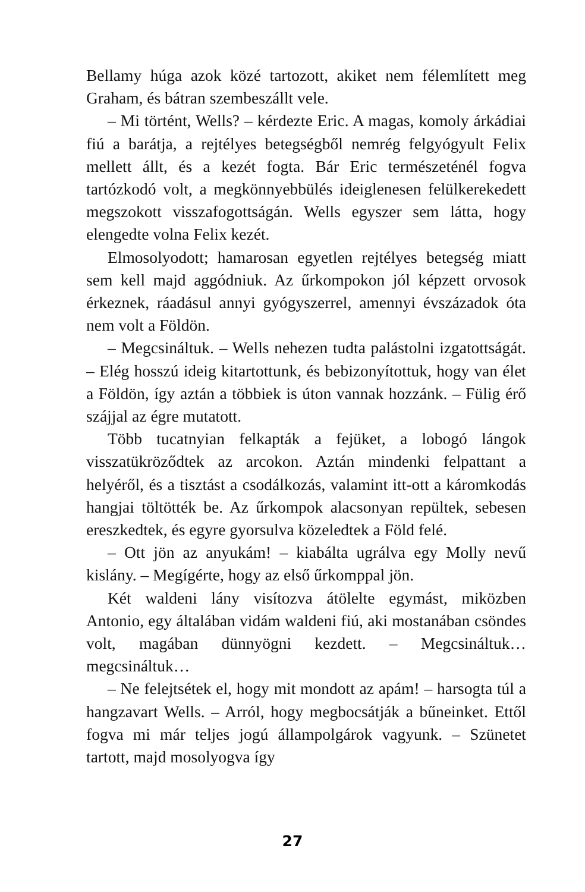Bellamy húga azok közé tartozott, akiket nem félemlített meg Graham, és bátran szembeszállt vele.
– Mi történt, Wells? – kérdezte Eric. A magas, komoly árkádiai fiú a barátja, a rejtélyes betegségből nemrég felgyógyult Felix mellett állt, és a kezét fogta. Bár Eric természeténél fogva tartózkodó volt, a megkönnyebbülés ideiglenesen felülkerekedett megszokott visszafogottságán. Wells egyszer sem látta, hogy elengedte volna Felix kezét.
Elmosolyodott; hamarosan egyetlen rejtélyes betegség miatt sem kell majd aggódniuk. Az űrkompokon jól képzett orvosok érkeznek, ráadásul annyi gyógyszerrel, amennyi évszázadok óta nem volt a Földön.
– Megcsináltuk. – Wells nehezen tudta palástolni izgatottságát. – Elég hosszú ideig kitartottunk, és bebizonyítottuk, hogy van élet a Földön, így aztán a többiek is úton vannak hozzánk. – Fülig érő szájjal az égre mutatott.
Több tucatnyian felkapták a fejüket, a lobogó lángok visszatükröződtek az arcokon. Aztán mindenki felpattant a helyéről, és a tisztást a csodálkozás, valamint itt-ott a káromkodás hangjai töltötték be. Az űrkompok alacsonyan repültek, sebesen ereszkedtek, és egyre gyorsulva közeledtek a Föld felé.
– Ott jön az anyukám! – kiabálta ugrálva egy Molly nevű kislány. – Megígérte, hogy az első űrkomppal jön.
Két waldeni lány visítozva átölelte egymást, miközben Antonio, egy általában vidám waldeni fiú, aki mostanában csöndes volt, magában dünnyögni kezdett. – Megcsináltuk… megcsináltuk…
– Ne felejtsétek el, hogy mit mondott az apám! – harsogta túl a hangzavart Wells. – Arról, hogy megbocsátják a bűneinket. Ettől fogva mi már teljes jogú állampolgárok vagyunk. – Szünetet tartott, majd mosolyogva így
27